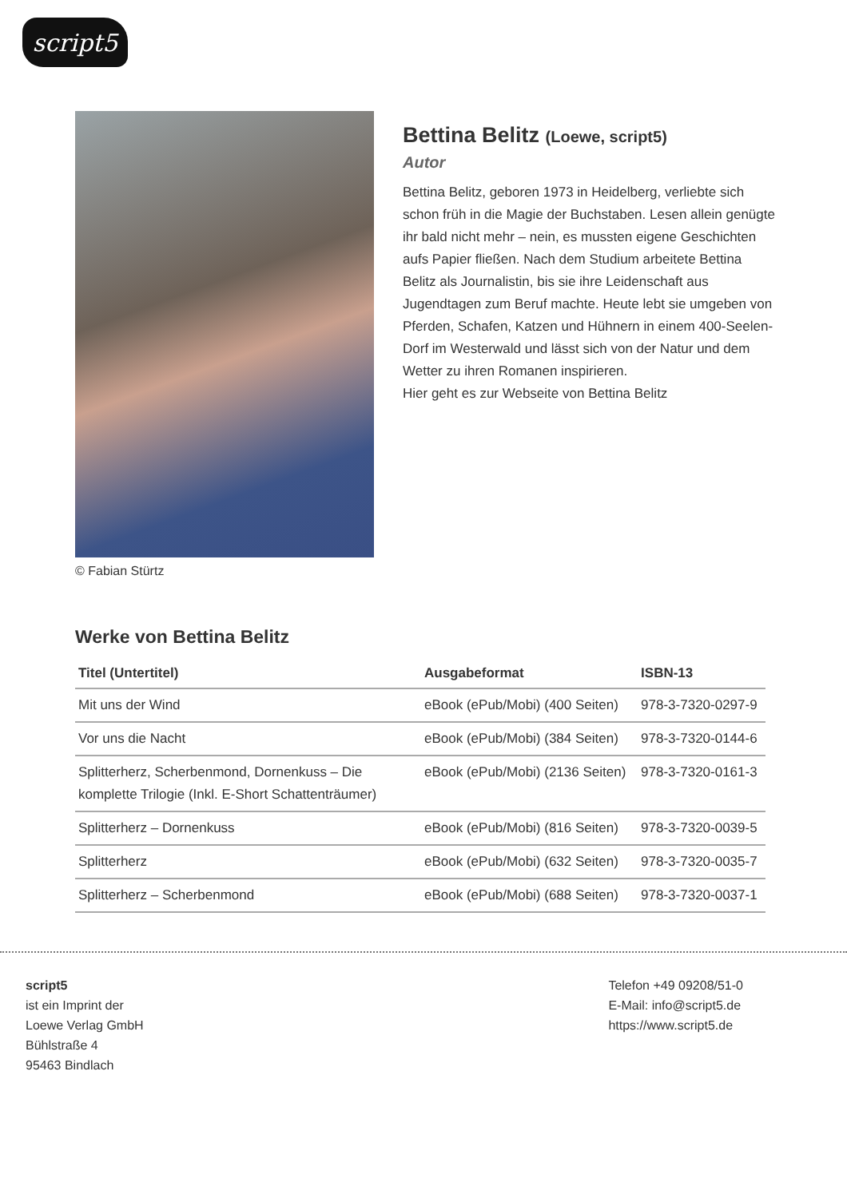script5
© Fabian Stürtz
Bettina Belitz (Loewe, script5)
Autor
Bettina Belitz, geboren 1973 in Heidelberg, verliebte sich schon früh in die Magie der Buchstaben. Lesen allein genügte ihr bald nicht mehr – nein, es mussten eigene Geschichten aufs Papier fließen. Nach dem Studium arbeitete Bettina Belitz als Journalistin, bis sie ihre Leidenschaft aus Jugendtagen zum Beruf machte. Heute lebt sie umgeben von Pferden, Schafen, Katzen und Hühnern in einem 400-Seelen-Dorf im Westerwald und lässt sich von der Natur und dem Wetter zu ihren Romanen inspirieren.
Hier geht es zur Webseite von Bettina Belitz
Werke von Bettina Belitz
| Titel (Untertitel) | Ausgabeformat | ISBN-13 |
| --- | --- | --- |
| Mit uns der Wind | eBook (ePub/Mobi) (400 Seiten) | 978-3-7320-0297-9 |
| Vor uns die Nacht | eBook (ePub/Mobi) (384 Seiten) | 978-3-7320-0144-6 |
| Splitterherz, Scherbenmond, Dornenkuss – Die komplette Trilogie (Inkl. E-Short Schattenträumer) | eBook (ePub/Mobi) (2136 Seiten) | 978-3-7320-0161-3 |
| Splitterherz – Dornenkuss | eBook (ePub/Mobi) (816 Seiten) | 978-3-7320-0039-5 |
| Splitterherz | eBook (ePub/Mobi) (632 Seiten) | 978-3-7320-0035-7 |
| Splitterherz – Scherbenmond | eBook (ePub/Mobi) (688 Seiten) | 978-3-7320-0037-1 |
script5
ist ein Imprint der
Loewe Verlag GmbH
Bühlstraße 4
95463 Bindlach
Telefon +49 09208/51-0
E-Mail: info@script5.de
https://www.script5.de